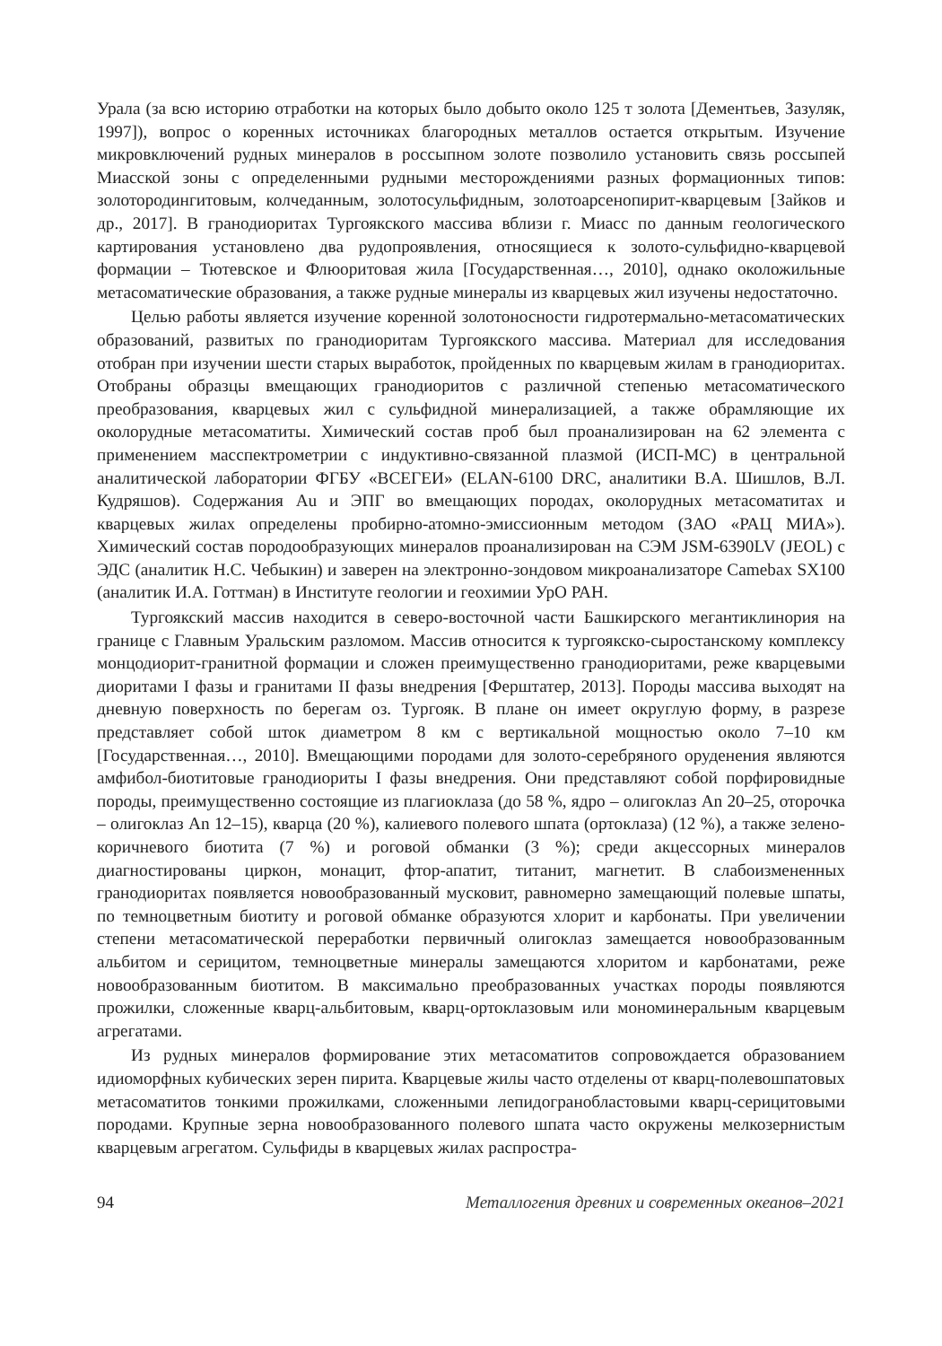Урала (за всю историю отработки на которых было добыто около 125 т золота [Дементьев, Зазуляк, 1997]), вопрос о коренных источниках благородных металлов остается открытым. Изучение микровключений рудных минералов в россыпном золоте позволило установить связь россыпей Миасской зоны с определенными рудными месторождениями разных формационных типов: золотородингитовым, колчеданным, золотосульфидным, золотоарсенопирит-кварцевым [Зайков и др., 2017]. В гранодиоритах Тургоякского массива вблизи г. Миасс по данным геологического картирования установлено два рудопроявления, относящиеся к золото-сульфидно-кварцевой формации – Тютевское и Флюоритовая жила [Государственная…, 2010], однако околожильные метасоматические образования, а также рудные минералы из кварцевых жил изучены недостаточно.
Целью работы является изучение коренной золотоносности гидротермально-метасоматических образований, развитых по гранодиоритам Тургоякского массива. Материал для исследования отобран при изучении шести старых выработок, пройденных по кварцевым жилам в гранодиоритах. Отобраны образцы вмещающих гранодиоритов с различной степенью метасоматического преобразования, кварцевых жил с сульфидной минерализацией, а также обрамляющие их околорудные метасоматиты. Химический состав проб был проанализирован на 62 элемента с применением масспектрометрии с индуктивно-связанной плазмой (ИСП-МС) в центральной аналитической лаборатории ФГБУ «ВСЕГЕИ» (ELAN-6100 DRC, аналитики В.А. Шишлов, В.Л. Кудряшов). Содержания Au и ЭПГ во вмещающих породах, околорудных метасоматитах и кварцевых жилах определены пробирно-атомно-эмиссионным методом (ЗАО «РАЦ МИА»). Химический состав породообразующих минералов проанализирован на СЭМ JSM-6390LV (JEOL) с ЭДС (аналитик Н.С. Чебыкин) и заверен на электронно-зондовом микроанализаторе Camebax SX100 (аналитик И.А. Готтман) в Институте геологии и геохимии УрО РАН.
Тургоякский массив находится в северо-восточной части Башкирского мегантиклинория на границе с Главным Уральским разломом. Массив относится к тургоякско-сыростанскому комплексу монцодиорит-гранитной формации и сложен преимущественно гранодиоритами, реже кварцевыми диоритами I фазы и гранитами II фазы внедрения [Ферштатер, 2013]. Породы массива выходят на дневную поверхность по берегам оз. Тургояк. В плане он имеет округлую форму, в разрезе представляет собой шток диаметром 8 км с вертикальной мощностью около 7–10 км [Государственная…, 2010]. Вмещающими породами для золото-серебряного оруденения являются амфибол-биотитовые гранодиориты I фазы внедрения. Они представляют собой порфировидные породы, преимущественно состоящие из плагиоклаза (до 58 %, ядро – олигоклаз An 20–25, оторочка – олигоклаз An 12–15), кварца (20 %), калиевого полевого шпата (ортоклаза) (12 %), а также зелено-коричневого биотита (7 %) и роговой обманки (3 %); среди акцессорных минералов диагностированы циркон, монацит, фтор-апатит, титанит, магнетит. В слабоизмененных гранодиоритах появляется новообразованный мусковит, равномерно замещающий полевые шпаты, по темноцветным биотиту и роговой обманке образуются хлорит и карбонаты. При увеличении степени метасоматической переработки первичный олигоклаз замещается новообразованным альбитом и серицитом, темноцветные минералы замещаются хлоритом и карбонатами, реже новообразованным биотитом. В максимально преобразованных участках породы появляются прожилки, сложенные кварц-альбитовым, кварц-ортоклазовым или мономинеральным кварцевым агрегатами.
Из рудных минералов формирование этих метасоматитов сопровождается образованием идиоморфных кубических зерен пирита. Кварцевые жилы часто отделены от кварц-полевошпатовых метасоматитов тонкими прожилками, сложенными лепидогранобластовыми кварц-серицитовыми породами. Крупные зерна новообразованного полевого шпата часто окружены мелкозернистым кварцевым агрегатом. Сульфиды в кварцевых жилах распростра-
94 Металлогения древних и современных океанов–2021